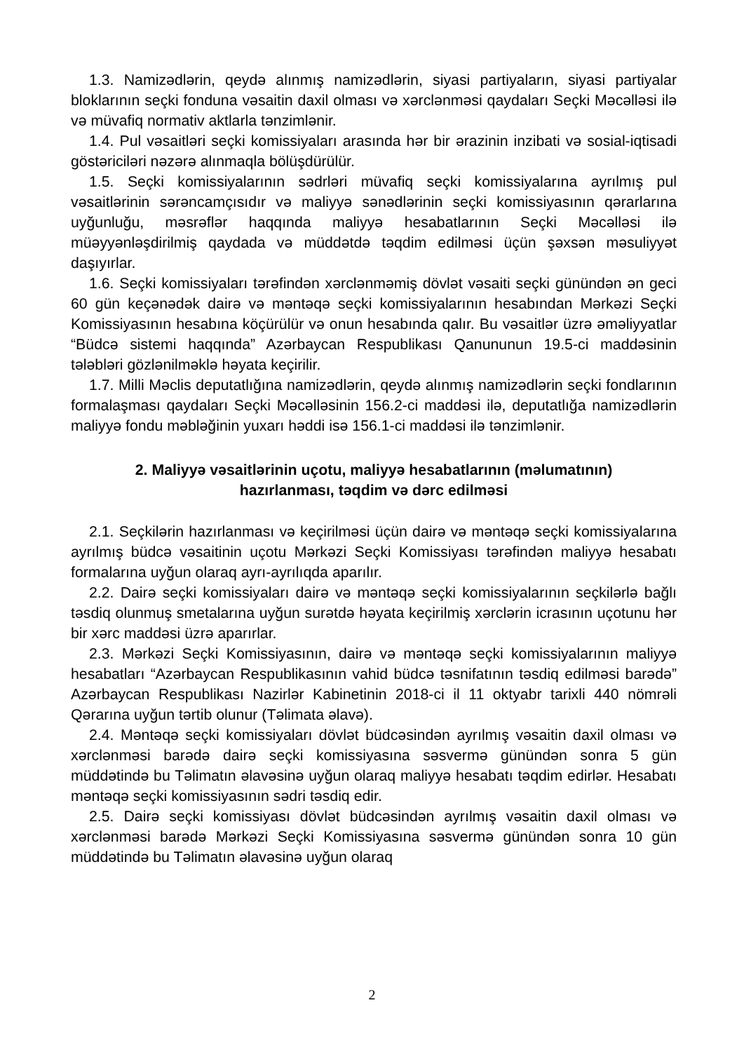1.3. Namizədlərin, qeydə alınmış namizədlərin, siyasi partiyaların, siyasi partiyalar bloklarının seçki fonduna vəsaitin daxil olması və xərclənməsi qaydaları Seçki Məcəlləsi ilə və müvafiq normativ aktlarla tənzimlənir.
1.4. Pul vəsaitləri seçki komissiyaları arasında hər bir ərazinin inzibati və sosial-iqtisadi göstəriciləri nəzərə alınmaqla bölüşdürülür.
1.5. Seçki komissiyalarının sədrləri müvafiq seçki komissiyalarına ayrılmış pul vəsaitlərinin sərəncamçısıdır və maliyyə sənədlərinin seçki komissiyasının qərarlarına uyğunluğu, məsrəflər haqqında maliyyə hesabatlarının Seçki Məcəlləsi ilə müəyyənləşdirilmiş qaydada və müddətdə təqdim edilməsi üçün şəxsən məsuliyyət daşıyırlar.
1.6. Seçki komissiyaları tərəfindən xərclənməmiş dövlət vəsaiti seçki günündən ən geci 60 gün keçənədək dairə və məntəqə seçki komissiyalarının hesabından Mərkəzi Seçki Komissiyasının hesabına köçürülür və onun hesabında qalır. Bu vəsaitlər üzrə əməliyyatlar “Büdcə sistemi haqqında” Azərbaycan Respublikası Qanununun 19.5-ci maddəsinin tələbləri gözlənilməklə həyata keçirilir.
1.7. Milli Məclis deputatlığına namizədlərin, qeydə alınmış namizədlərin seçki fondlarının formalaşması qaydaları Seçki Məcəlləsinin 156.2-ci maddəsi ilə, deputatlığa namizədlərin maliyyə fondu məbləğinin yuxarı həddi isə 156.1-ci maddəsi ilə tənzimlənir.
2. Maliyyə vəsaitlərinin uçotu, maliyyə hesabatlarının (məlumatının)
hazırlanması, təqdim və dərc edilməsi
2.1. Seçkilərin hazırlanması və keçirilməsi üçün dairə və məntəqə seçki komissiyalarına ayrılmış büdcə vəsaitinin uçotu Mərkəzi Seçki Komissiyası tərəfindən maliyyə hesabatı formalarına uyğun olaraq ayrı-ayrılıqda aparılır.
2.2. Dairə seçki komissiyaları dairə və məntəqə seçki komissiyalarının seçkilərlə bağlı təsdiq olunmuş smetalarına uyğun surətdə həyata keçirilmiş xərclərin icrasının uçotunu hər bir xərc maddəsi üzrə aparırlar.
2.3. Mərkəzi Seçki Komissiyasının, dairə və məntəqə seçki komissiyalarının maliyyə hesabatları “Azərbaycan Respublikasının vahid büdcə təsnifatının təsdiq edilməsi barədə” Azərbaycan Respublikası Nazirlər Kabinetinin 2018-ci il 11 oktyabr tarixli 440 nömrəli Qərarına uyğun tərtib olunur (Təlimata əlavə).
2.4. Məntəqə seçki komissiyaları dövlət büdcəsindən ayrılmış vəsaitin daxil olması və xərclənməsi barədə dairə seçki komissiyasına səsvermə günündən sonra 5 gün müddətində bu Təlimatın əlavəsinə uyğun olaraq maliyyə hesabatı təqdim edirlər. Hesabatı məntəqə seçki komissiyasının sədri təsdiq edir.
2.5. Dairə seçki komissiyası dövlət büdcəsindən ayrılmış vəsaitin daxil olması və xərclənməsi barədə Mərkəzi Seçki Komissiyasına səsvermə günündən sonra 10 gün müddətində bu Təlimatın əlavəsinə uyğun olaraq
2